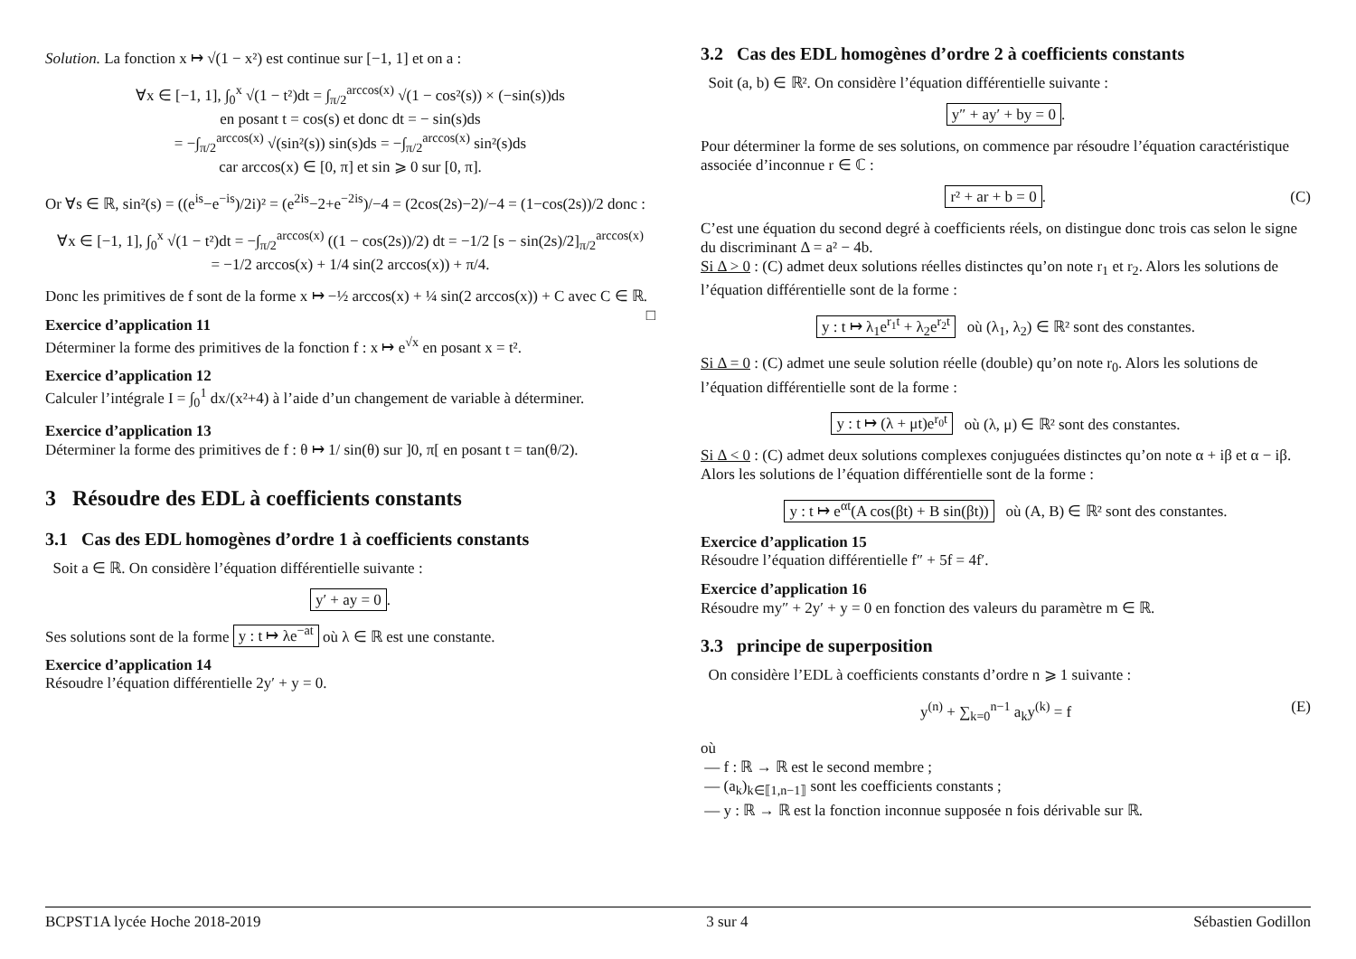Solution. La fonction x ↦ √(1 − x²) est continue sur [−1, 1] et on a :
∀x ∈ [−1, 1], ∫<sub>0</sub><sup>x</sup> √(1 − t²)dt = ∫<sub>π/2</sub><sup>arccos(x)</sup> √(1 − cos²(s)) × (−sin(s))ds
en posant t = cos(s) et donc dt = − sin(s)ds
= −∫<sub>π/2</sub><sup>arccos(x)</sup> √(sin²(s)) sin(s)ds = −∫<sub>π/2</sub><sup>arccos(x)</sup> sin²(s)ds
car arccos(x) ∈ [0, π] et sin ⩾ 0 sur [0, π].
Or ∀s ∈ ℝ, sin²(s) = ((e<sup>is</sup>−e<sup>−is</sup>)/2i)² = (e<sup>2is</sup>−2+e<sup>−2is</sup>)/−4 = (2cos(2s)−2)/−4 = (1−cos(2s))/2 donc :
∀x ∈ [−1, 1], ∫<sub>0</sub><sup>x</sup> √(1 − t²)dt = −∫<sub>π/2</sub><sup>arccos(x)</sup> ((1 − cos(2s))/2) dt = −1/2 [s − sin(2s)/2]<sub>π/2</sub><sup>arccos(x)</sup>
= −1/2 arccos(x) + 1/4 sin(2 arccos(x)) + π/4.
Donc les primitives de f sont de la forme x ↦ −½ arccos(x) + ¼ sin(2 arccos(x)) + C avec C ∈ ℝ. □
Exercice d’application 11
Déterminer la forme des primitives de la fonction f : x ↦ e<sup>√x</sup> en posant x = t².
Exercice d’application 12
Calculer l’intégrale I = ∫<sub>0</sub><sup>1</sup> dx/(x²+4) à l’aide d’un changement de variable à déterminer.
Exercice d’application 13
Déterminer la forme des primitives de f : θ ↦ 1/ sin(θ) sur ]0, π[ en posant t = tan(θ/2).
3 Résoudre des EDL à coefficients constants
3.1 Cas des EDL homogènes d’ordre 1 à coefficients constants
Soit a ∈ ℝ. On considère l’équation différentielle suivante :
y′ + ay = 0.
Ses solutions sont de la forme y : t ↦ λe<sup>−at</sup> où λ ∈ ℝ est une constante.
Exercice d’application 14
Résoudre l’équation différentielle 2y′ + y = 0.
3.2 Cas des EDL homogènes d’ordre 2 à coefficients constants
Soit (a, b) ∈ ℝ². On considère l’équation différentielle suivante :
y″ + ay′ + by = 0.
Pour déterminer la forme de ses solutions, on commence par résoudre l’équation caractéristique associée d’inconnue r ∈ ℂ :
r² + ar + b = 0. (C)
C’est une équation du second degré à coefficients réels, on distingue donc trois cas selon le signe du discriminant Δ = a² − 4b.
Si Δ > 0 : (C) admet deux solutions réelles distinctes qu’on note r<sub>1</sub> et r<sub>2</sub>. Alors les solutions de l’équation différentielle sont de la forme :
y : t ↦ λ<sub>1</sub>e<sup>r<sub>1</sub>t</sup> + λ<sub>2</sub>e<sup>r<sub>2</sub>t</sup> où (λ<sub>1</sub>, λ<sub>2</sub>) ∈ ℝ² sont des constantes.
Si Δ = 0 : (C) admet une seule solution réelle (double) qu’on note r<sub>0</sub>. Alors les solutions de l’équation différentielle sont de la forme :
y : t ↦ (λ + μt)e<sup>r<sub>0</sub>t</sup> où (λ, μ) ∈ ℝ² sont des constantes.
Si Δ < 0 : (C) admet deux solutions complexes conjuguées distinctes qu’on note α + iβ et α − iβ. Alors les solutions de l’équation différentielle sont de la forme :
y : t ↦ e<sup>αt</sup>(A cos(βt) + B sin(βt)) où (A, B) ∈ ℝ² sont des constantes.
Exercice d’application 15
Résoudre l’équation différentielle f″ + 5f = 4f′.
Exercice d’application 16
Résoudre my″ + 2y′ + y = 0 en fonction des valeurs du paramètre m ∈ ℝ.
3.3 principe de superposition
On considère l’EDL à coefficients constants d’ordre n ⩾ 1 suivante :
y<sup>(n)</sup> + ∑<sub>k=0</sub><sup>n−1</sup> a<sub>k</sub>y<sup>(k)</sup> = f (E)
où
— f : ℝ → ℝ est le second membre ;
— (a<sub>k</sub>)<sub>k∈⟦1,n−1⟧</sub> sont les coefficients constants ;
— y : ℝ → ℝ est la fonction inconnue supposée n fois dérivable sur ℝ.
BCPST1A lycée Hoche 2018-2019 3 sur 4 Sébastien Godillon